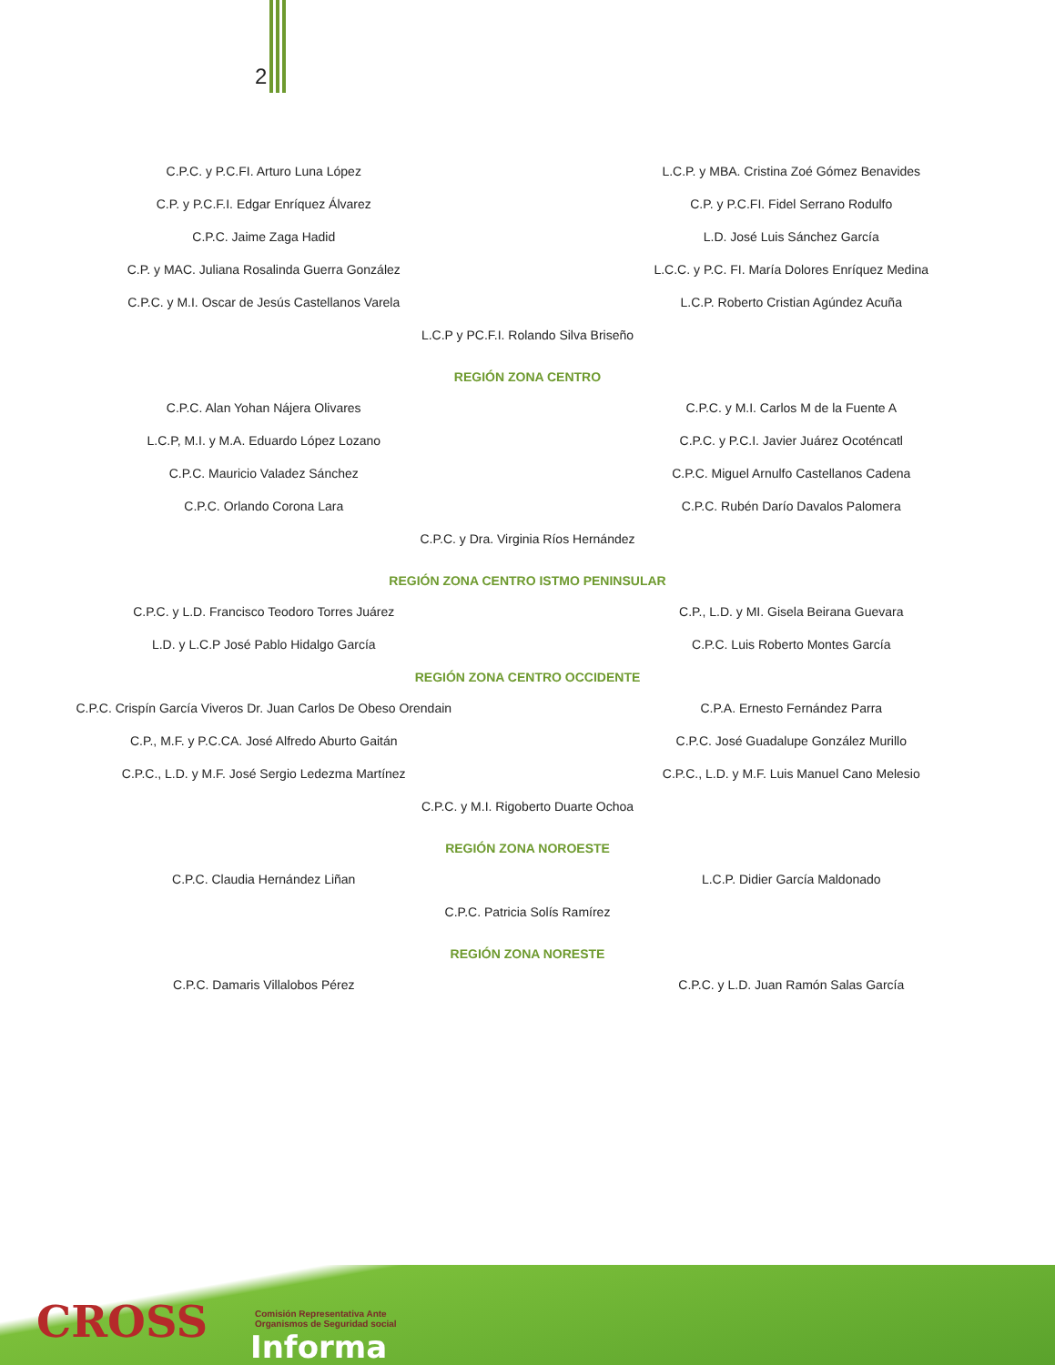2
C.P.C. y P.C.FI. Arturo Luna López
L.C.P. y MBA. Cristina Zoé Gómez Benavides
C.P. y P.C.F.I. Edgar Enríquez Álvarez
C.P. y P.C.FI. Fidel Serrano Rodulfo
C.P.C. Jaime Zaga Hadid L.D. José Luis Sánchez García
C.P. y MAC. Juliana Rosalinda Guerra González
L.C.C. y P.C. FI. María Dolores Enríquez Medina
C.P.C. y M.I. Oscar de Jesús Castellanos Varela
L.C.P. Roberto Cristian Agúndez Acuña
L.C.P y PC.F.I. Rolando Silva Briseño
REGIÓN ZONA CENTRO
C.P.C. Alan Yohan Nájera Olivares
C.P.C. y M.I. Carlos M de la Fuente A
L.C.P, M.I. y M.A. Eduardo López Lozano
C.P.C. y P.C.I. Javier Juárez Ocoténcatl
C.P.C. Mauricio Valadez Sánchez
C.P.C. Miguel Arnulfo Castellanos Cadena
C.P.C. Orlando Corona Lara C.P.C. Rubén Darío Davalos Palomera
C.P.C. y Dra. Virginia Ríos Hernández
REGIÓN ZONA CENTRO ISTMO PENINSULAR
C.P.C. y L.D. Francisco Teodoro Torres Juárez
C.P., L.D. y MI. Gisela Beirana Guevara
L.D. y L.C.P José Pablo Hidalgo García
C.P.C. Luis Roberto Montes García
REGIÓN ZONA CENTRO OCCIDENTE
C.P.C. Crispín García Viveros Dr. Juan Carlos De Obeso Orendain
C.P.A. Ernesto Fernández Parra
C.P., M.F. y P.C.CA. José Alfredo Aburto Gaitán
C.P.C. José Guadalupe González Murillo
C.P.C., L.D. y M.F. José Sergio Ledezma Martínez
C.P.C., L.D. y M.F. Luis Manuel Cano Melesio
C.P.C. y M.I. Rigoberto Duarte Ochoa
REGIÓN ZONA NOROESTE
C.P.C. Claudia Hernández Liñan L.C.P. Didier García Maldonado
C.P.C. Patricia Solís Ramírez
REGIÓN ZONA NORESTE
C.P.C. Damaris Villalobos Pérez
C.P.C. y L.D. Juan Ramón Salas García
CROSS
Comisión Representativa Ante
Organismos de Seguridad social
Informa